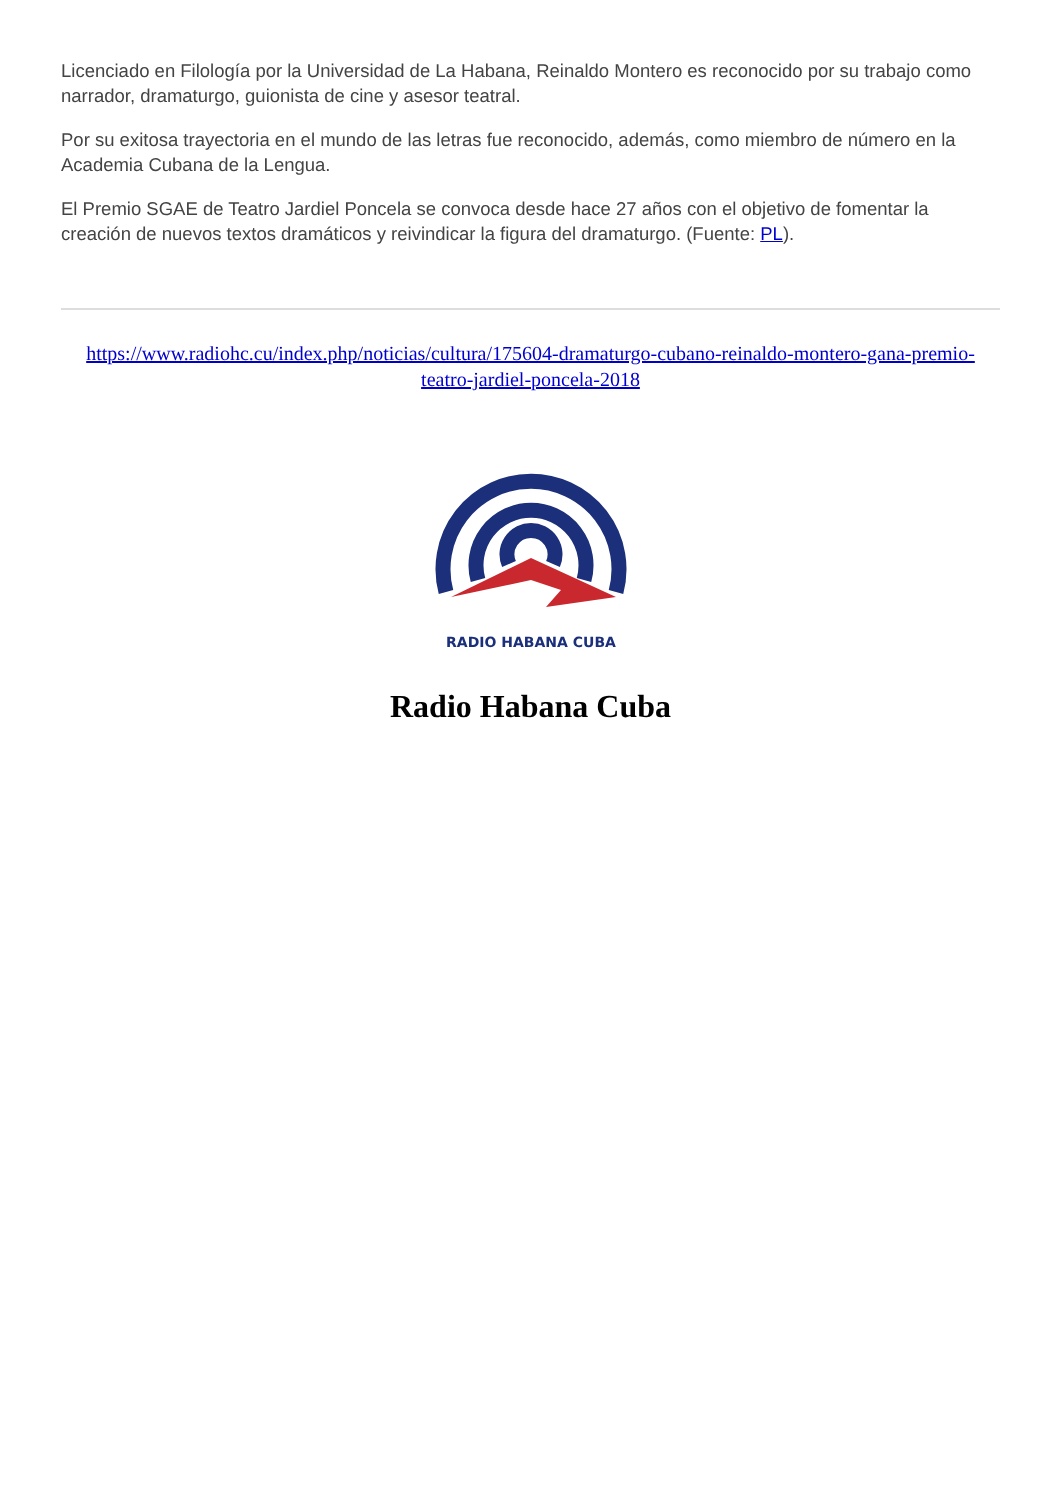Licenciado en Filología por la Universidad de La Habana, Reinaldo Montero es reconocido por su trabajo como narrador, dramaturgo, guionista de cine y asesor teatral.
Por su exitosa trayectoria en el mundo de las letras fue reconocido, además, como miembro de número en la Academia Cubana de la Lengua.
El Premio SGAE de Teatro Jardiel Poncela se convoca desde hace 27 años con el objetivo de fomentar la creación de nuevos textos dramáticos y reivindicar la figura del dramaturgo. (Fuente: PL).
https://www.radiohc.cu/index.php/noticias/cultura/175604-dramaturgo-cubano-reinaldo-montero-gana-premio-teatro-jardiel-poncela-2018
RADIO HABANA CUBA
Radio Habana Cuba